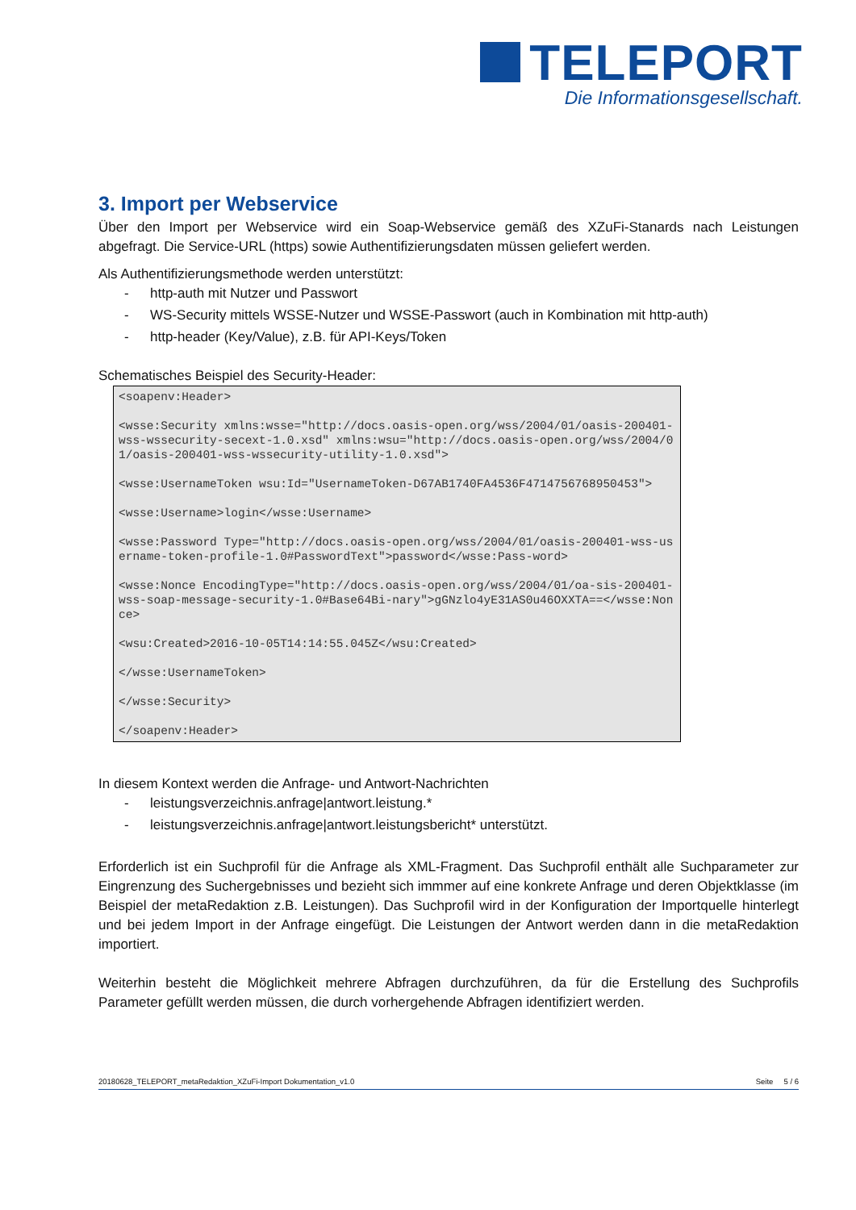TELEPORT
Die Informationsgesellschaft.
3. Import per Webservice
Über den Import per Webservice wird ein Soap-Webservice gemäß des XZuFi-Stanards nach Leistungen abgefragt. Die Service-URL (https) sowie Authentifizierungsdaten müssen geliefert werden.
Als Authentifizierungsmethode werden unterstützt:
- http-auth mit Nutzer und Passwort
- WS-Security mittels WSSE-Nutzer und WSSE-Passwort (auch in Kombination mit http-auth)
- http-header (Key/Value), z.B. für API-Keys/Token
Schematisches Beispiel des Security-Header:
<soapenv:Header>

<wsse:Security xmlns:wsse="http://docs.oasis-open.org/wss/2004/01/oasis-200401-wss-wssecurity-secext-1.0.xsd" xmlns:wsu="http://docs.oasis-open.org/wss/2004/01/oasis-200401-wss-wssecurity-utility-1.0.xsd">

<wsse:UsernameToken wsu:Id="UsernameToken-D67AB1740FA4536F4714756768950453">

<wsse:Username>login</wsse:Username>

<wsse:Password Type="http://docs.oasis-open.org/wss/2004/01/oasis-200401-wss-username-token-profile-1.0#PasswordText">password</wsse:Pass-word>

<wsse:Nonce EncodingType="http://docs.oasis-open.org/wss/2004/01/oa-sis-200401-wss-soap-message-security-1.0#Base64Bi-nary">gGNzlo4yE31AS0u46OXXTA==</wsse:Nonce>

<wsu:Created>2016-10-05T14:14:55.045Z</wsu:Created>

</wsse:UsernameToken>

</wsse:Security>

</soapenv:Header>
In diesem Kontext werden die Anfrage- und Antwort-Nachrichten
- leistungsverzeichnis.anfrage|antwort.leistung.*
- leistungsverzeichnis.anfrage|antwort.leistungsbericht* unterstützt.
Erforderlich ist ein Suchprofil für die Anfrage als XML-Fragment. Das Suchprofil enthält alle Suchparameter zur Eingrenzung des Suchergebnisses und bezieht sich immmer auf eine konkrete Anfrage und deren Objektklasse (im Beispiel der metaRedaktion z.B. Leistungen). Das Suchprofil wird in der Konfiguration der Importquelle hinterlegt und bei jedem Import in der Anfrage eingefügt. Die Leistungen der Antwort werden dann in die metaRedaktion importiert.
Weiterhin besteht die Möglichkeit mehrere Abfragen durchzuführen, da für die Erstellung des Suchprofils Parameter gefüllt werden müssen, die durch vorhergehende Abfragen identifiziert werden.
20180628_TELEPORT_metaRedaktion_XZuFi-Import Dokumentation_v1.0 Seite 5 / 6